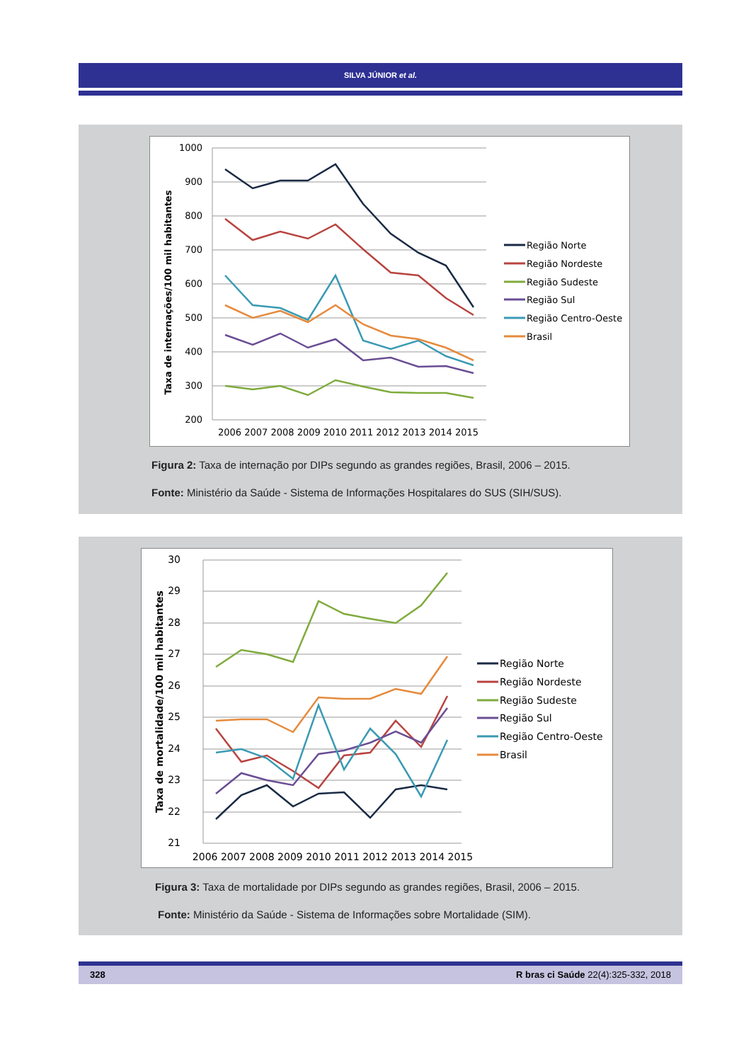SILVA JÚNIOR et al.
1000
900
800
700
600
500
400
300
200
2006 2007 2008 2009 2010 2011 2012 2013 2014 2015
Taxa de internações/100 mil habitantes
Região Norte
Região Nordeste
Região Sudeste
Região Sul
Região Centro-Oeste
Brasil
Figura 2: Taxa de internação por DIPs segundo as grandes regiões, Brasil, 2006 – 2015.
Fonte: Ministério da Saúde - Sistema de Informações Hospitalares do SUS (SIH/SUS).
30
29
28
27
26
25
24
23
22
21
2006 2007 2008 2009 2010 2011 2012 2013 2014 2015
Taxa de mortalidade/100 mil habitantes
Região Norte
Região Nordeste
Região Sudeste
Região Sul
Região Centro-Oeste
Brasil
Figura 3: Taxa de mortalidade por DIPs segundo as grandes regiões, Brasil, 2006 – 2015.
Fonte: Ministério da Saúde - Sistema de Informações sobre Mortalidade (SIM).
328 R bras ci Saúde 22(4):325-332, 2018